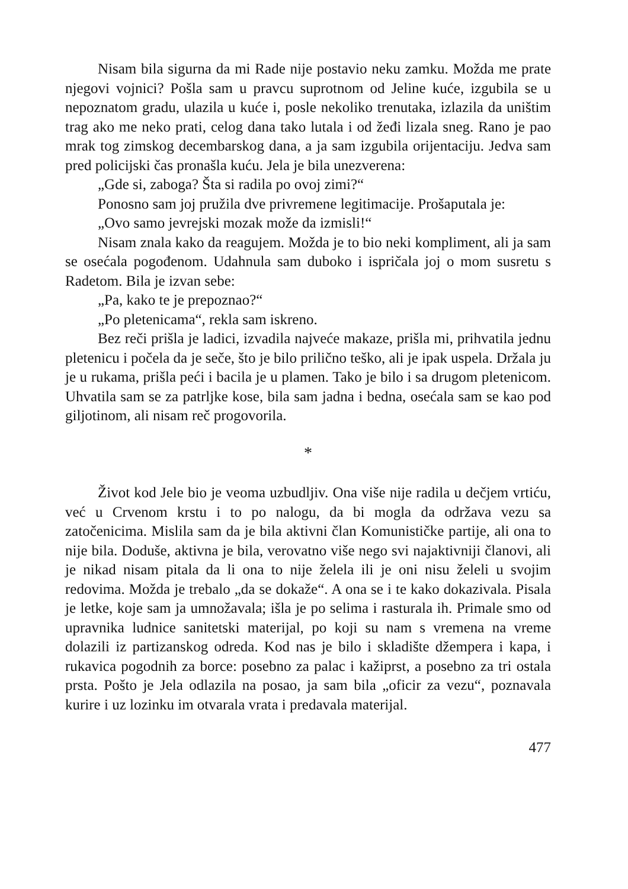Nisam bila sigurna da mi Rade nije postavio neku zamku. Možda me prate njegovi vojnici? Pošla sam u pravcu suprotnom od Jeline kuće, izgubila se u nepoznatom gradu, ulazila u kuće i, posle nekoliko trenutaka, izlazila da uništim trag ako me neko prati, celog dana tako lutala i od žeđi lizala sneg. Rano je pao mrak tog zimskog decembarskog dana, a ja sam izgubila orijentaciju. Jedva sam pred policijski čas pronašla kuću. Jela je bila unezverena:
„Gde si, zaboga? Šta si radila po ovoj zimi?“
Ponosno sam joj pružila dve privremene legitimacije. Prošaputala je:
„Ovo samo jevrejski mozak može da izmisli!“
Nisam znala kako da reagujem. Možda je to bio neki kompliment, ali ja sam se osećala pogođenom. Udahnula sam duboko i ispričala joj o mom susretu s Radetom. Bila je izvan sebe:
„Pa, kako te je prepoznao?“
„Po pletenicama“, rekla sam iskreno.
Bez reči prišla je ladici, izvadila najveće makaze, prišla mi, prihvatila jednu pletenicu i počela da je seče, što je bilo prilično teško, ali je ipak uspela. Držala ju je u rukama, prišla peći i bacila je u plamen. Tako je bilo i sa drugom pletenicom. Uhvatila sam se za patrljke kose, bila sam jadna i bedna, osećala sam se kao pod giljotinom, ali nisam reč progovorila.
*
Život kod Jele bio je veoma uzbudljiv. Ona više nije radila u dečjem vrtiću, već u Crvenom krstu i to po nalogu, da bi mogla da održava vezu sa zatočenicima. Mislila sam da je bila aktivni član Komunističke partije, ali ona to nije bila. Doduše, aktivna je bila, verovatno više nego svi najaktivniji članovi, ali je nikad nisam pitala da li ona to nije želela ili je oni nisu želeli u svojim redovima. Možda je trebalo „da se dokaže“. A ona se i te kako dokazivala. Pisala je letke, koje sam ja umnožavala; išla je po selima i rasturala ih. Primale smo od upravnika ludnice sanitetski materijal, po koji su nam s vremena na vreme dolazili iz partizanskog odreda. Kod nas je bilo i skladište džempera i kapa, i rukavica pogodnih za borce: posebno za palac i kažiprst, a posebno za tri ostala prsta. Pošto je Jela odlazila na posao, ja sam bila „oficir za vezu“, poznavala kurire i uz lozinku im otvarala vrata i predavala materijal.
477